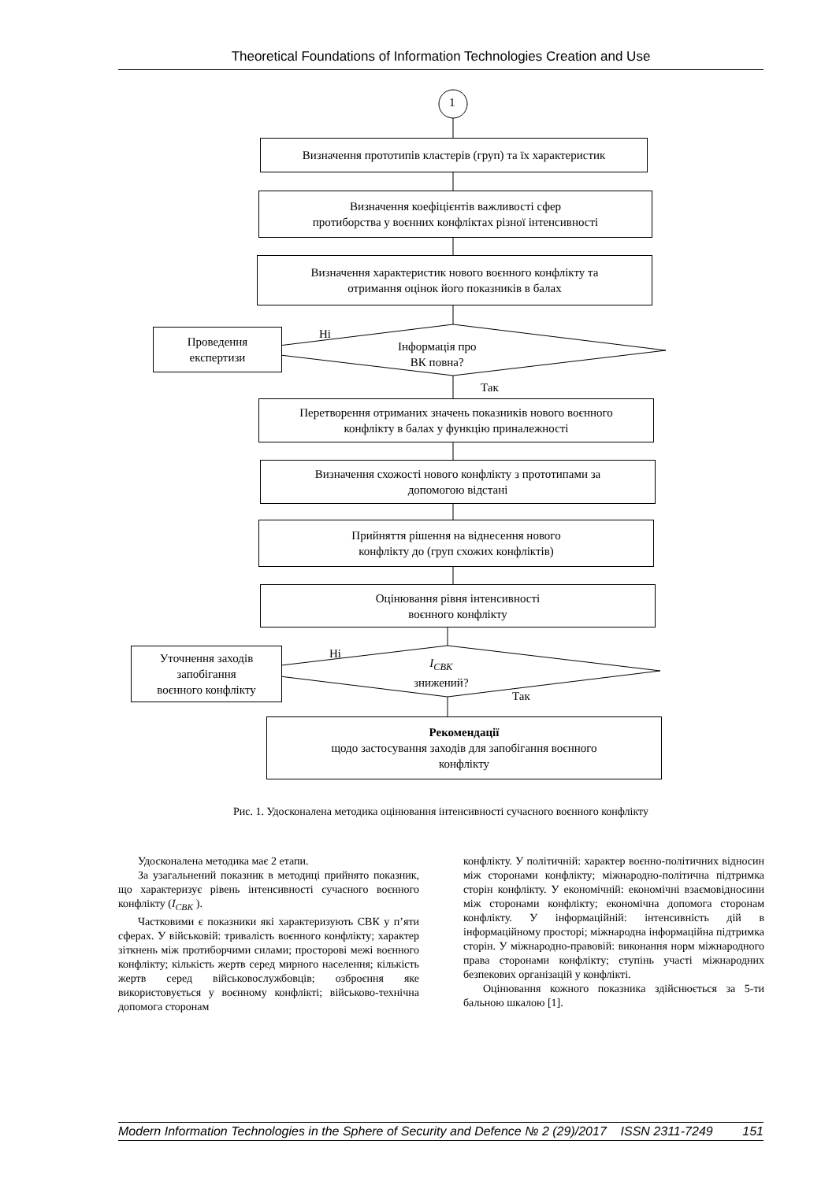Theoretical Foundations of Information Technologies Creation and Use
1
Визначення прототипів кластерів (груп) та їх характеристик
Визначення коефіцієнтів важливості сфер
протиборства у воєнних конфліктах різної інтенсивності
Визначення характеристик нового воєнного конфлікту та
отримання оцінок його показників в балах
Проведення
експертизи
Ні
Інформація про
ВК повна?
Так
Перетворення отриманих значень показників нового воєнного
конфлікту в балах у функцію приналежності
Визначення схожості нового конфлікту з прототипами за
допомогою відстані
Прийняття рішення на віднесення нового
конфлікту до (груп схожих конфліктів)
Оцінювання рівня інтенсивності
воєнного конфлікту
Уточнення заходів
запобігання
воєнного конфлікту
Ні
I<sub>СВК</sub>
знижений?
Так
Рекомендації
щодо застосування заходів для запобігання воєнного
конфлікту
Рис. 1. Удосконалена методика оцінювання інтенсивності сучасного воєнного конфлікту
Удосконалена методика має 2 етапи.
За узагальнений показник в методиці прийнято показник, що характеризує рівень інтенсивності сучасного воєнного конфлікту (I<sub>СВК</sub> ).
Частковими є показники які характеризують СВК у п’яти сферах. У військовій: тривалість воєнного конфлікту; характер зіткнень між протиборчими силами; просторові межі воєнного конфлікту; кількість жертв серед мирного населення; кількість жертв серед військовослужбовців; озброєння яке використовується у воєнному конфлікті; військово-технічна допомога сторонам
конфлікту. У політичній: характер воєнно-політичних відносин між сторонами конфлікту; міжнародно-політична підтримка сторін конфлікту. У економічній: економічні взаємовідносини між сторонами конфлікту; економічна допомога сторонам конфлікту. У інформаційній: інтенсивність дій в інформаційному просторі; міжнародна інформаційна підтримка сторін. У міжнародно-правовій: виконання норм міжнародного права сторонами конфлікту; ступінь участі міжнародних безпекових організацій у конфлікті.
Оцінювання кожного показника здійснюється за 5-ти бальною шкалою [1].
Modern Information Technologies in the Sphere of Security and Defence № 2 (29)/2017 ISSN 2311-7249 151